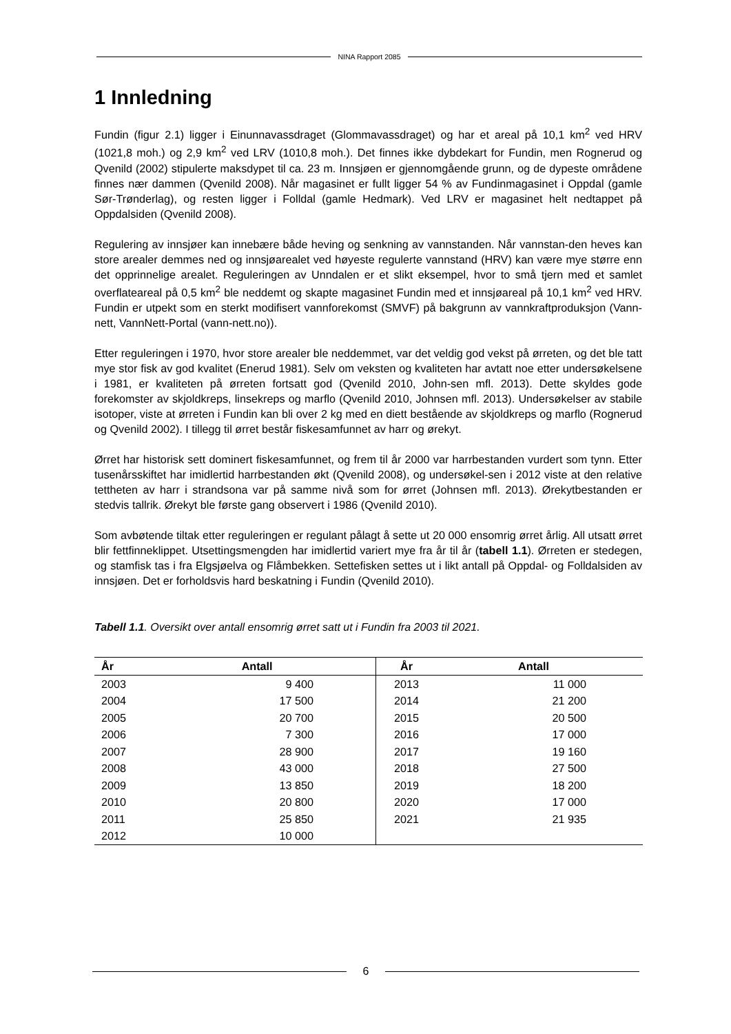NINA Rapport 2085
1 Innledning
Fundin (figur 2.1) ligger i Einunnavassdraget (Glommavassdraget) og har et areal på 10,1 km<sup>2</sup> ved HRV (1021,8 moh.) og 2,9 km<sup>2</sup> ved LRV (1010,8 moh.). Det finnes ikke dybdekart for Fundin, men Rognerud og Qvenild (2002) stipulerte maksdypet til ca. 23 m. Innsjøen er gjennomgående grunn, og de dypeste områdene finnes nær dammen (Qvenild 2008). Når magasinet er fullt ligger 54 % av Fundinmagasinet i Oppdal (gamle Sør-Trønderlag), og resten ligger i Folldal (gamle Hedmark). Ved LRV er magasinet helt nedtappet på Oppdalsiden (Qvenild 2008).
Regulering av innsjøer kan innebære både heving og senkning av vannstanden. Når vannstan-den heves kan store arealer demmes ned og innsjøarealet ved høyeste regulerte vannstand (HRV) kan være mye større enn det opprinnelige arealet. Reguleringen av Unndalen er et slikt eksempel, hvor to små tjern med et samlet overflateareal på 0,5 km<sup>2</sup> ble neddemt og skapte magasinet Fundin med et innsjøareal på 10,1 km<sup>2</sup> ved HRV. Fundin er utpekt som en sterkt modifisert vannforekomst (SMVF) på bakgrunn av vannkraftproduksjon (Vann-nett, VannNett-Portal (vann-nett.no)).
Etter reguleringen i 1970, hvor store arealer ble neddemmet, var det veldig god vekst på ørreten, og det ble tatt mye stor fisk av god kvalitet (Enerud 1981). Selv om veksten og kvaliteten har avtatt noe etter undersøkelsene i 1981, er kvaliteten på ørreten fortsatt god (Qvenild 2010, John-sen mfl. 2013). Dette skyldes gode forekomster av skjoldkreps, linsekreps og marflo (Qvenild 2010, Johnsen mfl. 2013). Undersøkelser av stabile isotoper, viste at ørreten i Fundin kan bli over 2 kg med en diett bestående av skjoldkreps og marflo (Rognerud og Qvenild 2002). I tillegg til ørret består fiskesamfunnet av harr og ørekyt.
Ørret har historisk sett dominert fiskesamfunnet, og frem til år 2000 var harrbestanden vurdert som tynn. Etter tusenårsskiftet har imidlertid harrbestanden økt (Qvenild 2008), og undersøkel-sen i 2012 viste at den relative tettheten av harr i strandsona var på samme nivå som for ørret (Johnsen mfl. 2013). Ørekytbestanden er stedvis tallrik. Ørekyt ble første gang observert i 1986 (Qvenild 2010).
Som avbøtende tiltak etter reguleringen er regulant pålagt å sette ut 20 000 ensomrig ørret årlig. All utsatt ørret blir fettfinneklippet. Utsettingsmengden har imidlertid variert mye fra år til år (tabell 1.1). Ørreten er stedegen, og stamfisk tas i fra Elgsjøelva og Flåmbekken. Settefisken settes ut i likt antall på Oppdal- og Folldalsiden av innsjøen. Det er forholdsvis hard beskatning i Fundin (Qvenild 2010).
Tabell 1.1. Oversikt over antall ensomrig ørret satt ut i Fundin fra 2003 til 2021.
| År | Antall | År | Antall |
| --- | --- | --- | --- |
| 2003 | 9 400 | 2013 | 11 000 |
| 2004 | 17 500 | 2014 | 21 200 |
| 2005 | 20 700 | 2015 | 20 500 |
| 2006 | 7 300 | 2016 | 17 000 |
| 2007 | 28 900 | 2017 | 19 160 |
| 2008 | 43 000 | 2018 | 27 500 |
| 2009 | 13 850 | 2019 | 18 200 |
| 2010 | 20 800 | 2020 | 17 000 |
| 2011 | 25 850 | 2021 | 21 935 |
| 2012 | 10 000 | | |
6